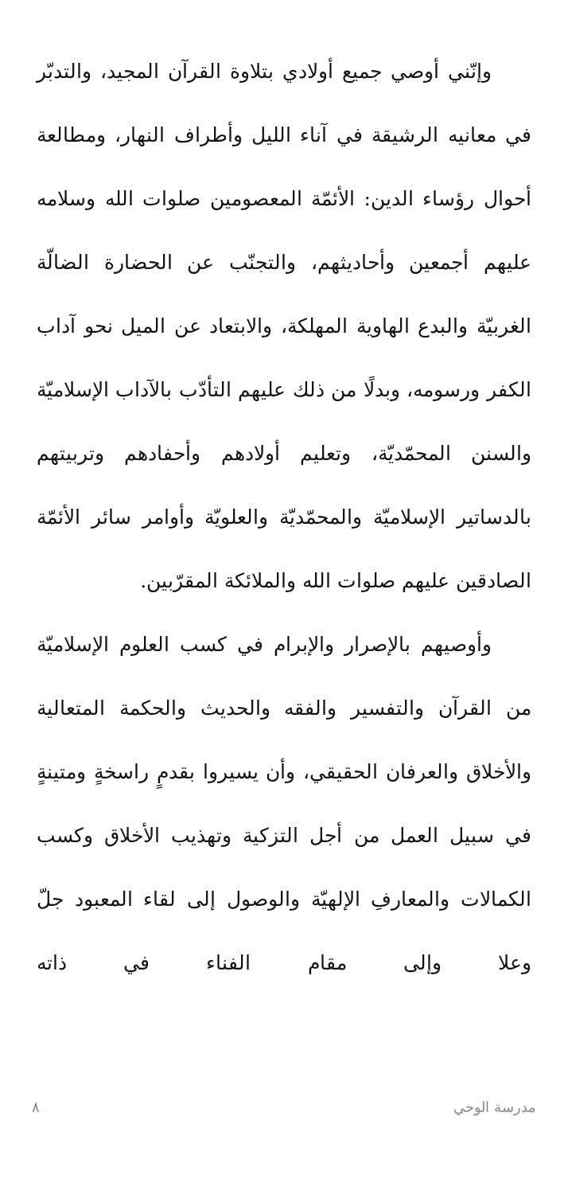وإنّني أوصي جميع أولادي بتلاوة القرآن المجيد، والتدبّر في معانيه الرشيقة في آناء الليل وأطراف النهار، ومطالعة أحوال رؤساء الدين: الأئمّة المعصومين صلوات الله وسلامه عليهم أجمعين وأحاديثهم، والتجنّب عن الحضارة الضالّة الغربيّة والبدع الهاوية المهلكة، والابتعاد عن الميل نحو آداب الكفر ورسومه، وبدلًا من ذلك عليهم التأدّب بالآداب الإسلاميّة والسنن المحمّديّة، وتعليم أولادهم وأحفادهم وتربيتهم بالدساتير الإسلاميّة والمحمّديّة والعلويّة وأوامر سائر الأئمّة الصادقين عليهم صلوات الله والملائكة المقرّبين.
وأوصيهم بالإصرار والإبرام في كسب العلوم الإسلاميّة من القرآن والتفسير والفقه والحديث والحكمة المتعالية والأخلاق والعرفان الحقيقي، وأن يسيروا بقدمٍ راسخةٍ ومتينةٍ في سبيل العمل من أجل التزكية وتهذيب الأخلاق وكسب الكمالات والمعارفِ الإلهيّة والوصول إلى لقاء المعبود جلّ وعلا وإلى مقام الفناء في ذاته
مدرسة الوحي ٨